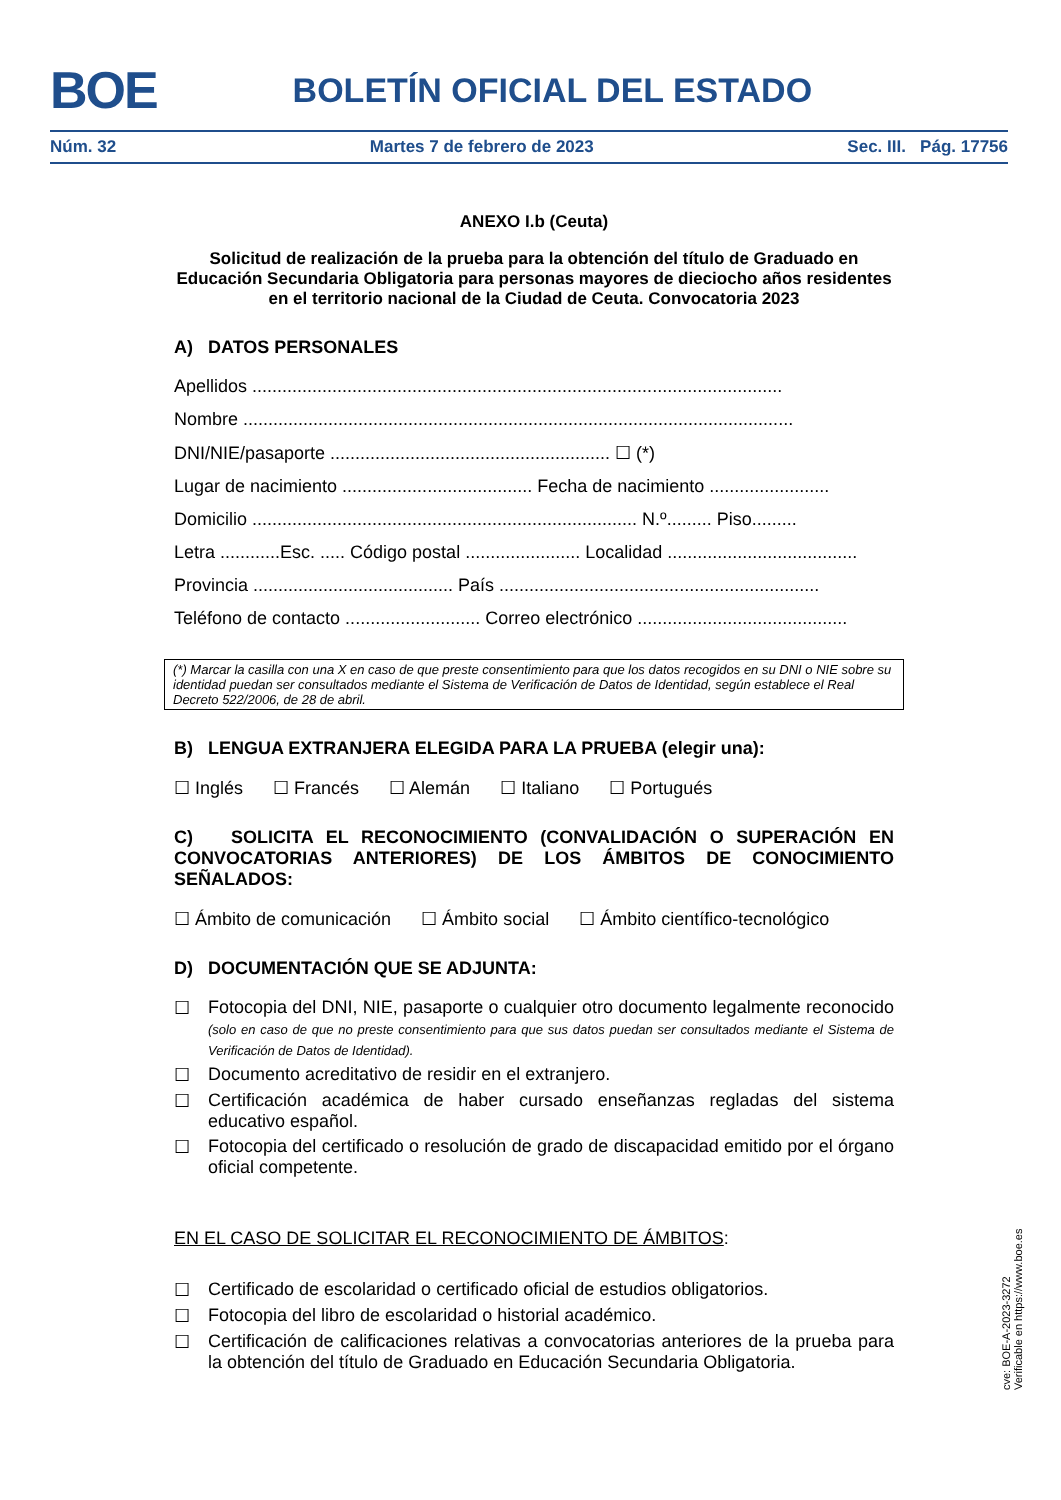BOE BOLETÍN OFICIAL DEL ESTADO
Núm. 32 Martes 7 de febrero de 2023 Sec. III. Pág. 17756
ANEXO I.b (Ceuta)
Solicitud de realización de la prueba para la obtención del título de Graduado en Educación Secundaria Obligatoria para personas mayores de dieciocho años residentes en el territorio nacional de la Ciudad de Ceuta. Convocatoria 2023
A) DATOS PERSONALES
Apellidos ..........................................................................................................
Nombre ..............................................................................................................
DNI/NIE/pasaporte ........................................................ ☐ (*)
Lugar de nacimiento ...................................... Fecha de nacimiento ........................
Domicilio ............................................................................. N.º......... Piso.........
Letra ............Esc. ..... Código postal ....................... Localidad ......................................
Provincia ........................................ País ................................................................
Teléfono de contacto ........................... Correo electrónico ..........................................
(*) Marcar la casilla con una X en caso de que preste consentimiento para que los datos recogidos en su DNI o NIE sobre su identidad puedan ser consultados mediante el Sistema de Verificación de Datos de Identidad, según establece el Real Decreto 522/2006, de 28 de abril.
B) LENGUA EXTRANJERA ELEGIDA PARA LA PRUEBA (elegir una):
☐ Inglés ☐ Francés ☐ Alemán ☐ Italiano ☐ Portugués
C) SOLICITA EL RECONOCIMIENTO (CONVALIDACIÓN O SUPERACIÓN EN CONVOCATORIAS ANTERIORES) DE LOS ÁMBITOS DE CONOCIMIENTO SEÑALADOS:
☐ Ámbito de comunicación ☐ Ámbito social ☐ Ámbito científico-tecnológico
D) DOCUMENTACIÓN QUE SE ADJUNTA:
☐ Fotocopia del DNI, NIE, pasaporte o cualquier otro documento legalmente reconocido (solo en caso de que no preste consentimiento para que sus datos puedan ser consultados mediante el Sistema de Verificación de Datos de Identidad).
☐ Documento acreditativo de residir en el extranjero.
☐ Certificación académica de haber cursado enseñanzas regladas del sistema educativo español.
☐ Fotocopia del certificado o resolución de grado de discapacidad emitido por el órgano oficial competente.
EN EL CASO DE SOLICITAR EL RECONOCIMIENTO DE ÁMBITOS:
☐ Certificado de escolaridad o certificado oficial de estudios obligatorios.
☐ Fotocopia del libro de escolaridad o historial académico.
☐ Certificación de calificaciones relativas a convocatorias anteriores de la prueba para la obtención del título de Graduado en Educación Secundaria Obligatoria.
cve: BOE-A-2023-3272
Verificable en https://www.boe.es